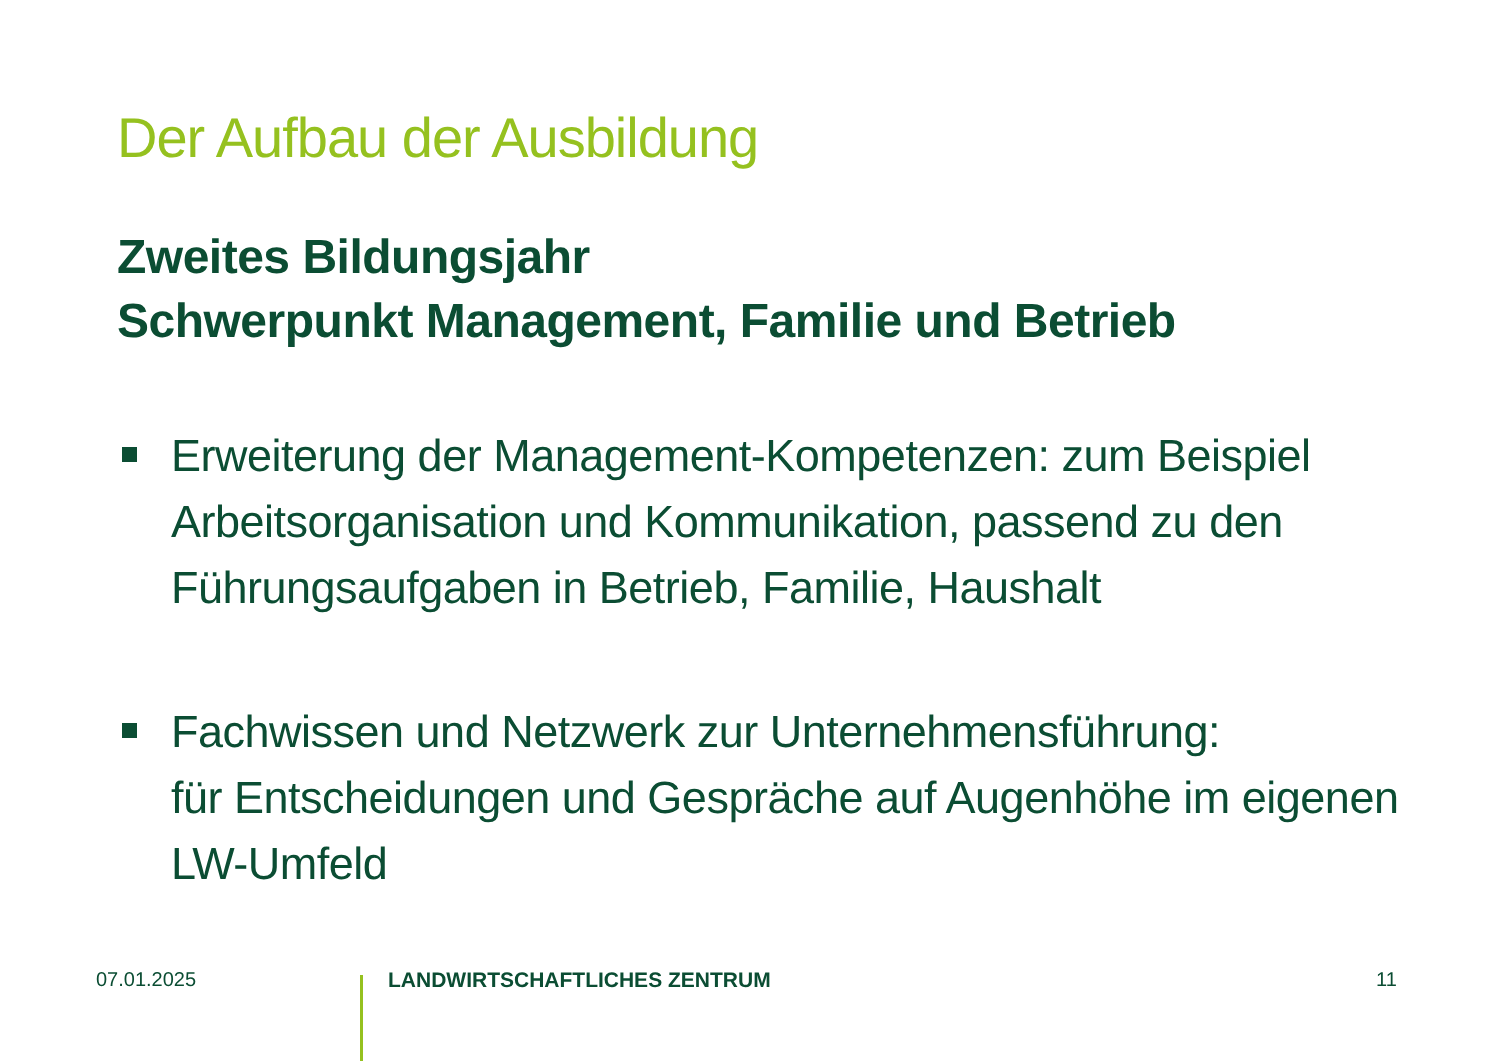Der Aufbau der Ausbildung
Zweites Bildungsjahr
Schwerpunkt Management, Familie und Betrieb
Erweiterung der Management-Kompetenzen: zum Beispiel Arbeitsorganisation und Kommunikation, passend zu den Führungsaufgaben in Betrieb, Familie, Haushalt
Fachwissen und Netzwerk zur Unternehmensführung:
für Entscheidungen und Gespräche auf Augenhöhe im eigenen LW-Umfeld
07.01.2025 LANDWIRTSCHAFTLICHES ZENTRUM 11